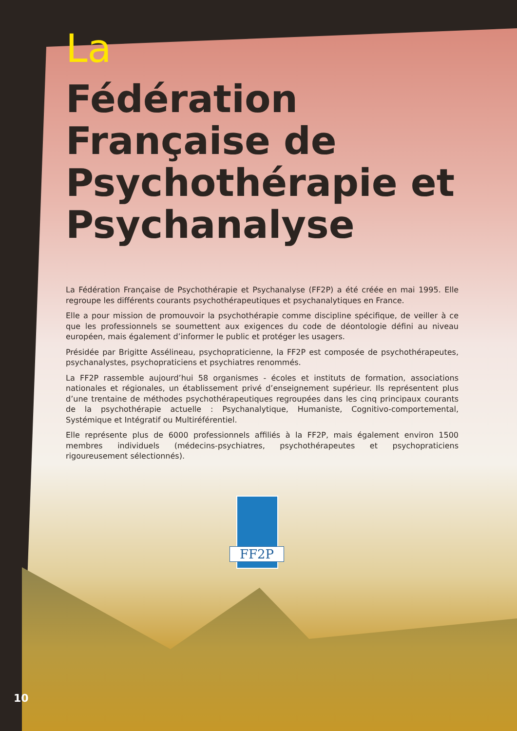La
Fédération Française de Psychothérapie et Psychanalyse
La Fédération Française de Psychothérapie et Psychanalyse (FF2P) a été créée en mai 1995. Elle regroupe les différents courants psychothérapeutiques et psychanalytiques en France.
Elle a pour mission de promouvoir la psychothérapie comme discipline spécifique, de veiller à ce que les professionnels se soumettent aux exigences du code de déontologie défini au niveau européen, mais également d’informer le public et protéger les usagers.
Présidée par Brigitte Assélineau, psychopraticienne, la FF2P est composée de psychothérapeutes, psychanalystes, psychopraticiens et psychiatres renommés.
La FF2P rassemble aujourd’hui 58 organismes - écoles et instituts de formation, associations nationales et régionales, un établissement privé d’enseignement supérieur. Ils représentent plus d’une trentaine de méthodes psychothérapeutiques regroupées dans les cinq principaux courants de la psychothérapie actuelle : Psychanalytique, Humaniste, Cognitivo-comportemental, Systémique et Intégratif ou Multiréférentiel.
Elle représente plus de 6000 professionnels affiliés à la FF2P, mais également environ 1500 membres individuels (médecins-psychiatres, psychothérapeutes et psychopraticiens rigoureusement sélectionnés).
FF2P
10